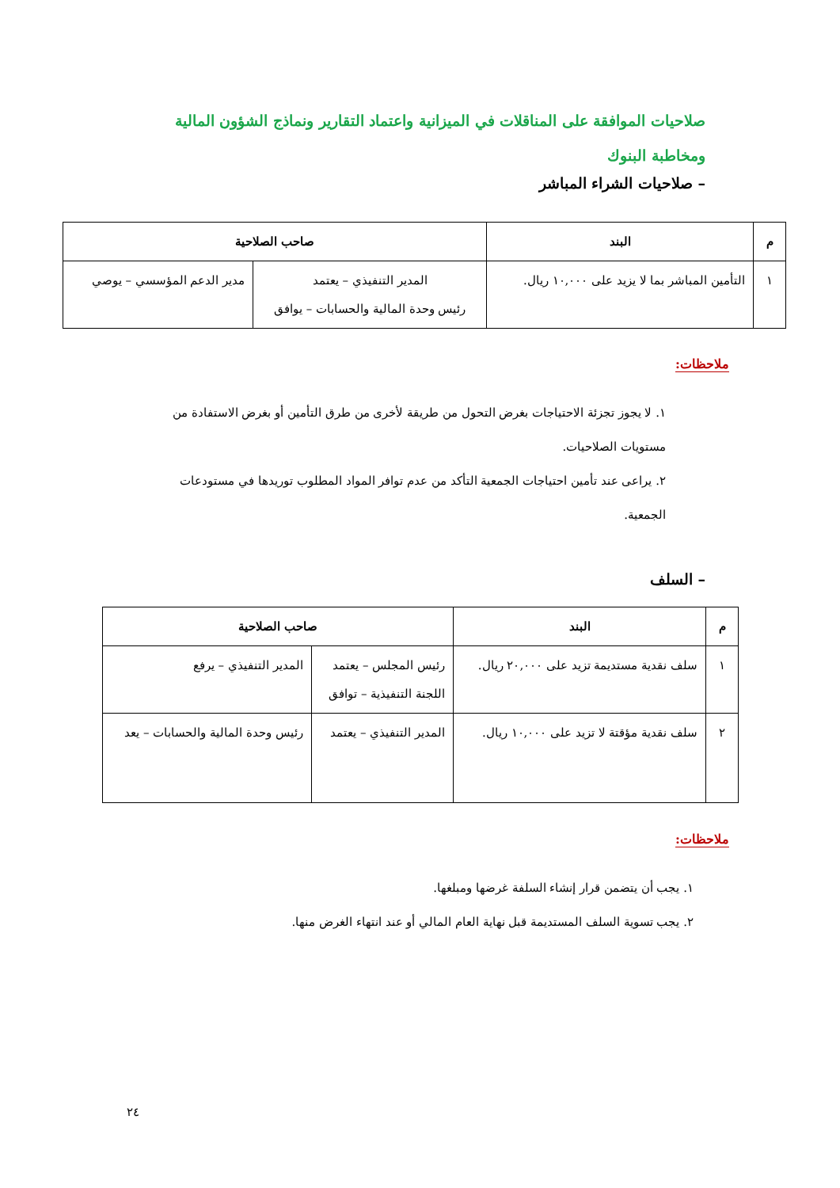صلاحيات الموافقة على المناقلات في الميزانية واعتماد التقارير ونماذج الشؤون المالية ومخاطبة البنوك
– صلاحيات الشراء المباشر
| م | البند | صاحب الصلاحية | |
| --- | --- | --- | --- |
| ١ | التأمين المباشر بما لا يزيد على ١٠,٠٠٠ ريال. | المدير التنفيذي – يعتمد رئيس وحدة المالية والحسابات – يوافق | مدير الدعم المؤسسي – يوصي |
ملاحظات:
١. لا يجوز تجزئة الاحتياجات بغرض التحول من طريقة لأخرى من طرق التأمين أو بغرض الاستفادة من مستويات الصلاحيات.
٢. يراعى عند تأمين احتياجات الجمعية التأكد من عدم توافر المواد المطلوب توريدها في مستودعات الجمعية.
– السلف
| م | البند | صاحب الصلاحية | |
| --- | --- | --- | --- |
| ١ | سلف نقدية مستديمة تزيد على ٢٠,٠٠٠ ريال. | رئيس المجلس – يعتمد اللجنة التنفيذية – توافق | المدير التنفيذي – يرفع |
| ٢ | سلف نقدية مؤقتة لا تزيد على ١٠,٠٠٠ ريال. | المدير التنفيذي – يعتمد | رئيس وحدة المالية والحسابات – يعد |
ملاحظات:
١. يجب أن يتضمن قرار إنشاء السلفة غرضها ومبلغها.
٢. يجب تسوية السلف المستديمة قبل نهاية العام المالي أو عند انتهاء الغرض منها.
٢٤